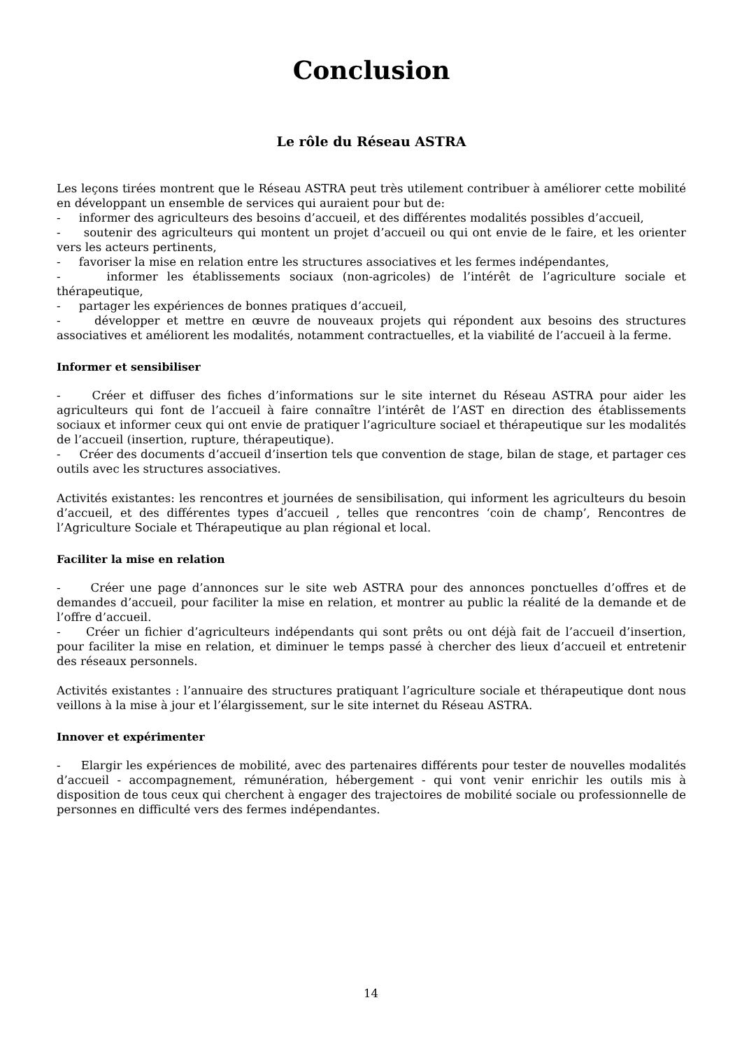Conclusion
Le rôle du Réseau ASTRA
Les leçons tirées montrent que le Réseau ASTRA peut très utilement contribuer à améliorer cette mobilité en développant un ensemble de services qui auraient pour but de:
- informer des agriculteurs des besoins d’accueil, et des différentes modalités possibles d’accueil,
- soutenir des agriculteurs qui montent un projet d’accueil ou qui ont envie de le faire, et les orienter vers les acteurs pertinents,
- favoriser la mise en relation entre les structures associatives et les fermes indépendantes,
- informer les établissements sociaux (non-agricoles) de l’intérêt de l’agriculture sociale et thérapeutique,
- partager les expériences de bonnes pratiques d’accueil,
- développer et mettre en œuvre de nouveaux projets qui répondent aux besoins des structures associatives et améliorent les modalités, notamment contractuelles, et la viabilité de l’accueil à la ferme.
Informer et sensibiliser
- Créer et diffuser des fiches d’informations sur le site internet du Réseau ASTRA pour aider les agriculteurs qui font de l’accueil à faire connaître l’intérêt de l’AST en direction des établissements sociaux et informer ceux qui ont envie de pratiquer l’agriculture sociael et thérapeutique sur les modalités de l’accueil (insertion, rupture, thérapeutique).
- Créer des documents d’accueil d’insertion tels que convention de stage, bilan de stage, et partager ces outils avec les structures associatives.
Activités existantes: les rencontres et journées de sensibilisation, qui informent les agriculteurs du besoin d’accueil, et des différentes types d’accueil , telles que rencontres ‘coin de champ’, Rencontres de l’Agriculture Sociale et Thérapeutique au plan régional et local.
Faciliter la mise en relation
- Créer une page d’annonces sur le site web ASTRA pour des annonces ponctuelles d’offres et de demandes d’accueil, pour faciliter la mise en relation, et montrer au public la réalité de la demande et de l’offre d’accueil.
- Créer un fichier d’agriculteurs indépendants qui sont prêts ou ont déjà fait de l’accueil d’insertion, pour faciliter la mise en relation, et diminuer le temps passé à chercher des lieux d’accueil et entretenir des réseaux personnels.
Activités existantes : l’annuaire des structures pratiquant l’agriculture sociale et thérapeutique dont nous veillons à la mise à jour et l’élargissement, sur le site internet du Réseau ASTRA.
Innover et expérimenter
- Elargir les expériences de mobilité, avec des partenaires différents pour tester de nouvelles modalités d’accueil - accompagnement, rémunération, hébergement - qui vont venir enrichir les outils mis à disposition de tous ceux qui cherchent à engager des trajectoires de mobilité sociale ou professionnelle de personnes en difficulté vers des fermes indépendantes.
14